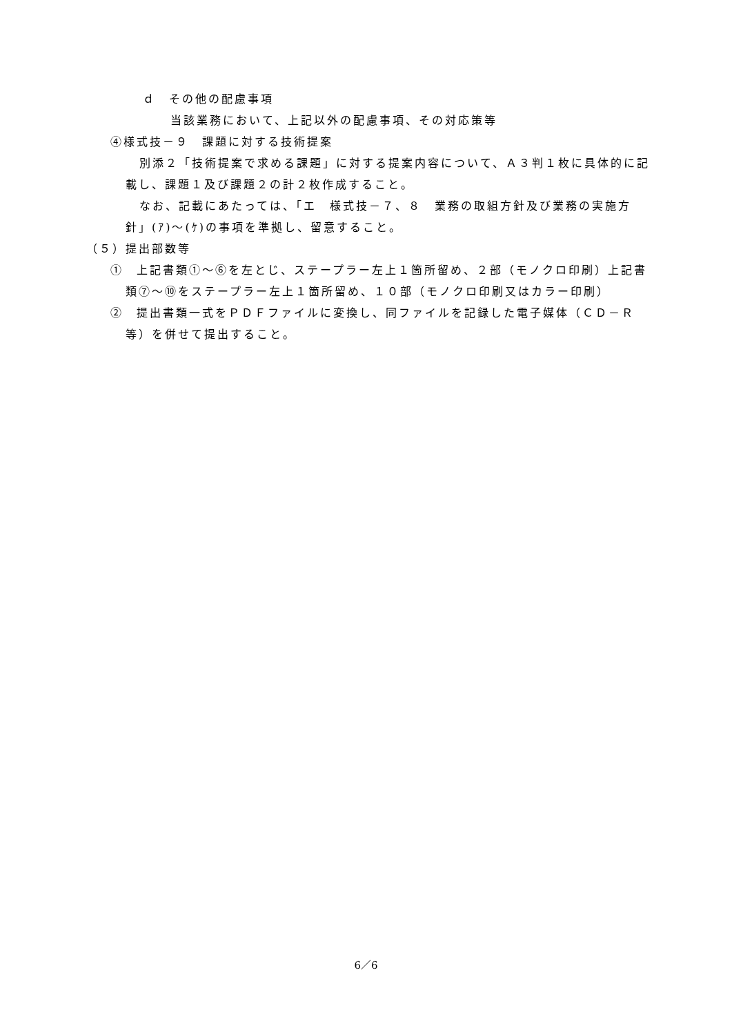ｄ　その他の配慮事項
当該業務において、上記以外の配慮事項、その対応策等
④様式技－９　課題に対する技術提案
別添２「技術提案で求める課題」に対する提案内容について、Ａ３判１枚に具体的に記載し、課題１及び課題２の計２枚作成すること。
なお、記載にあたっては、「エ　様式技－７、８　業務の取組方針及び業務の実施方針」(ｱ)～(ｹ)の事項を準拠し、留意すること。
（５）提出部数等
①　上記書類①～⑥を左とじ、ステープラー左上１箇所留め、２部（モノクロ印刷）上記書類⑦～⑩をステープラー左上１箇所留め、１０部（モノクロ印刷又はカラー印刷）
②　提出書類一式をＰＤＦファイルに変換し、同ファイルを記録した電子媒体（ＣＤ－Ｒ等）を併せて提出すること。
6／6